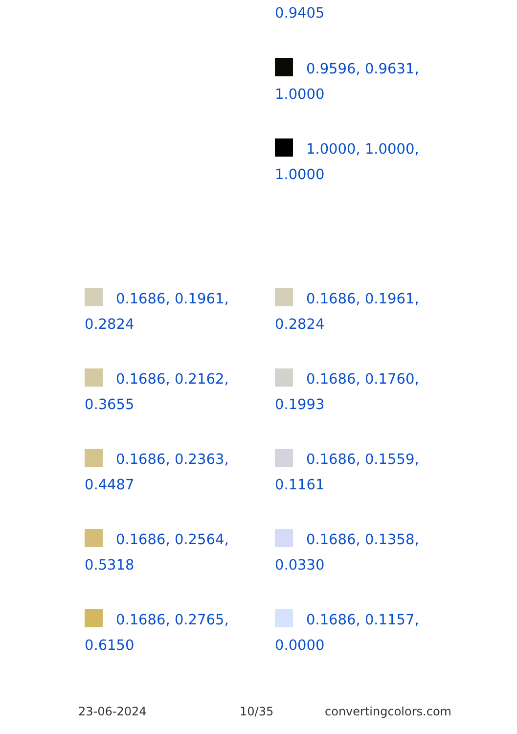0.9405
0.9596, 0.9631, 1.0000
1.0000, 1.0000, 1.0000
0.1686, 0.1961, 0.2824
0.1686, 0.1961, 0.2824
0.1686, 0.2162, 0.3655
0.1686, 0.1760, 0.1993
0.1686, 0.2363, 0.4487
0.1686, 0.1559, 0.1161
0.1686, 0.2564, 0.5318
0.1686, 0.1358, 0.0330
0.1686, 0.2765, 0.6150
0.1686, 0.1157, 0.0000
23-06-2024 10/35 convertingcolors.com